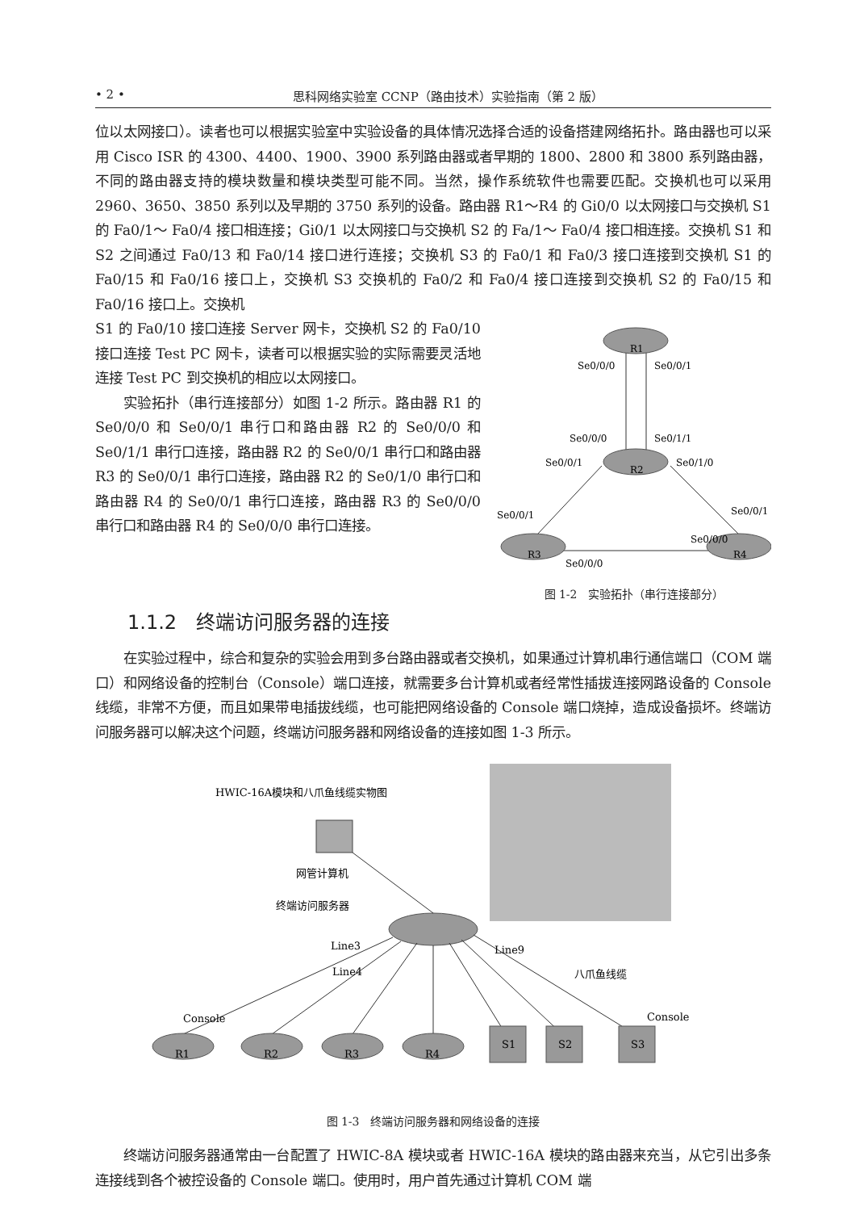• 2 • 思科网络实验室 CCNP（路由技术）实验指南（第 2 版）
位以太网接口）。读者也可以根据实验室中实验设备的具体情况选择合适的设备搭建网络拓扑。路由器也可以采用 Cisco ISR 的 4300、4400、1900、3900 系列路由器或者早期的 1800、2800 和 3800 系列路由器，不同的路由器支持的模块数量和模块类型可能不同。当然，操作系统软件也需要匹配。交换机也可以采用 2960、3650、3850 系列以及早期的 3750 系列的设备。路由器 R1～R4 的 Gi0/0 以太网接口与交换机 S1 的 Fa0/1～ Fa0/4 接口相连接；Gi0/1 以太网接口与交换机 S2 的 Fa/1～ Fa0/4 接口相连接。交换机 S1 和 S2 之间通过 Fa0/13 和 Fa0/14 接口进行连接；交换机 S3 的 Fa0/1 和 Fa0/3 接口连接到交换机 S1 的 Fa0/15 和 Fa0/16 接口上，交换机 S3 交换机的 Fa0/2 和 Fa0/4 接口连接到交换机 S2 的 Fa0/15 和 Fa0/16 接口上。交换机
S1 的 Fa0/10 接口连接 Server 网卡，交换机 S2 的 Fa0/10 接口连接 Test PC 网卡，读者可以根据实验的实际需要灵活地连接 Test PC 到交换机的相应以太网接口。
实验拓扑（串行连接部分）如图 1-2 所示。路由器 R1 的 Se0/0/0 和 Se0/0/1 串行口和路由器 R2 的 Se0/0/0 和 Se0/1/1 串行口连接，路由器 R2 的 Se0/0/1 串行口和路由器 R3 的 Se0/0/1 串行口连接，路由器 R2 的 Se0/1/0 串行口和路由器 R4 的 Se0/0/1 串行口连接，路由器 R3 的 Se0/0/0 串行口和路由器 R4 的 Se0/0/0 串行口连接。
R1
R2
R3
R4
Se0/0/0
Se0/0/1
Se0/0/0
Se0/1/1
Se0/0/1
Se0/1/0
Se0/0/1
Se0/0/1
Se0/0/0
Se0/0/0
图 1-2　实验拓扑（串行连接部分）
1.1.2　终端访问服务器的连接
在实验过程中，综合和复杂的实验会用到多台路由器或者交换机，如果通过计算机串行通信端口（COM 端口）和网络设备的控制台（Console）端口连接，就需要多台计算机或者经常性插拔连接网路设备的 Console 线缆，非常不方便，而且如果带电插拔线缆，也可能把网络设备的 Console 端口烧掉，造成设备损坏。终端访问服务器可以解决这个问题，终端访问服务器和网络设备的连接如图 1-3 所示。
HWIC-16A模块和八爪鱼线缆实物图
网管计算机
终端访问服务器
Line3
Line9
Line4
八爪鱼线缆
Console
Console
R1
R2
R3
R4
S1
S2
S3
图 1-3　终端访问服务器和网络设备的连接
终端访问服务器通常由一台配置了 HWIC-8A 模块或者 HWIC-16A 模块的路由器来充当，从它引出多条连接线到各个被控设备的 Console 端口。使用时，用户首先通过计算机 COM 端